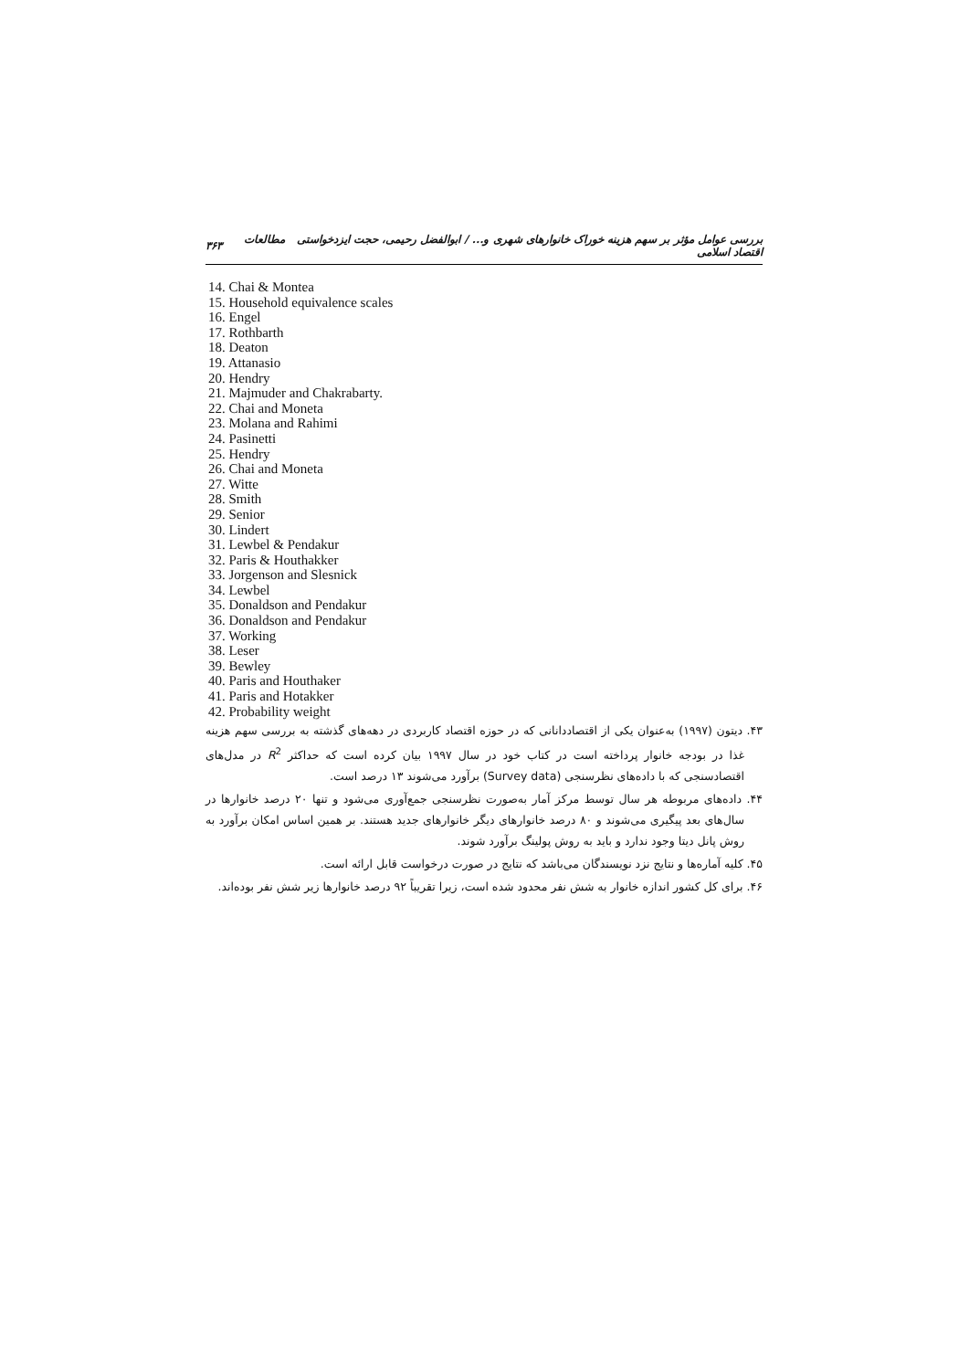بررسی عوامل مؤثر بر سهم هزینه خوراک خانوارهای شهری و... / ابوالفضل رحیمی، حجت ایزدخواستی مطالعات اقتصاد اسلامی ۳۶۳
14. Chai & Montea
15. Household equivalence scales
16. Engel
17. Rothbarth
18. Deaton
19. Attanasio
20. Hendry
21. Majmuder and Chakrabarty.
22. Chai and Moneta
23. Molana and Rahimi
24. Pasinetti
25. Hendry
26. Chai and Moneta
27. Witte
28. Smith
29. Senior
30. Lindert
31. Lewbel & Pendakur
32. Paris & Houthakker
33. Jorgenson and Slesnick
34. Lewbel
35. Donaldson and Pendakur
36. Donaldson and Pendakur
37. Working
38. Leser
39. Bewley
40. Paris and Houthaker
41. Paris and Hotakker
42. Probability weight
۴۳. دیتون (۱۹۹۷) به‌عنوان یکی از اقتصاددانانی که در حوزه اقتصاد کاربردی در دهه‌های گذشته به بررسی سهم هزینه غذا در بودجه خانوار پرداخته است در کتاب خود در سال ۱۹۹۷ بیان کرده است که حداکثر R<sup>2</sup> در مدل‌های اقتصادسنجی که با داده‌های نظرسنجی (Survey data) برآورد می‌شوند ۱۳ درصد است.
۴۴. داده‌های مربوطه هر سال توسط مرکز آمار به‌صورت نظرسنجی جمع‌آوری می‌شود و تنها ۲۰ درصد خانوارها در سال‌های بعد پیگیری می‌شوند و ۸۰ درصد خانوارهای دیگر خانوارهای جدید هستند. بر همین اساس امکان برآورد به روش پانل دیتا وجود ندارد و باید به روش پولینگ برآورد شوند.
۴۵. کلیه آماره‌ها و نتایج نزد نویسندگان می‌باشد که نتایج در صورت درخواست قابل ارائه است.
۴۶. برای کل کشور اندازه خانوار به شش نفر محدود شده است، زیرا تقریباً ۹۲ درصد خانوارها زیر شش نفر بوده‌اند.